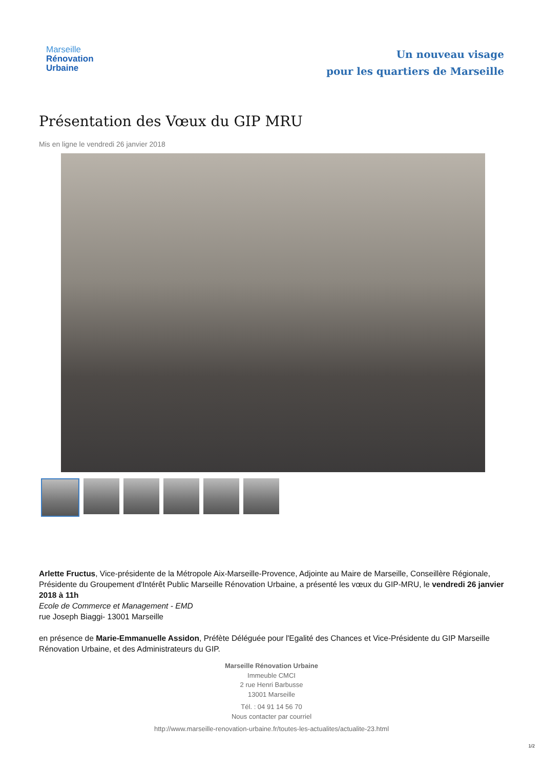Marseille
Rénovation
Urbaine
Un nouveau visage
pour les quartiers de Marseille
Présentation des Vœux du GIP MRU
Mis en ligne le vendredi 26 janvier 2018
Arlette Fructus, Vice-présidente de la Métropole Aix-Marseille-Provence, Adjointe au Maire de Marseille, Conseillère Régionale, Présidente du Groupement d'Intérêt Public Marseille Rénovation Urbaine, a présenté les vœux du GIP-MRU, le vendredi 26 janvier 2018 à 11h
Ecole de Commerce et Management - EMD
rue Joseph Biaggi- 13001 Marseille
en présence de Marie-Emmanuelle Assidon, Préfète Déléguée pour l'Egalité des Chances et Vice-Présidente du GIP Marseille Rénovation Urbaine, et des Administrateurs du GIP.
Marseille Rénovation Urbaine
Immeuble CMCI
2 rue Henri Barbusse
13001 Marseille
Tél. : 04 91 14 56 70
Nous contacter par courriel
http://www.marseille-renovation-urbaine.fr/toutes-les-actualites/actualite-23.html
1/2